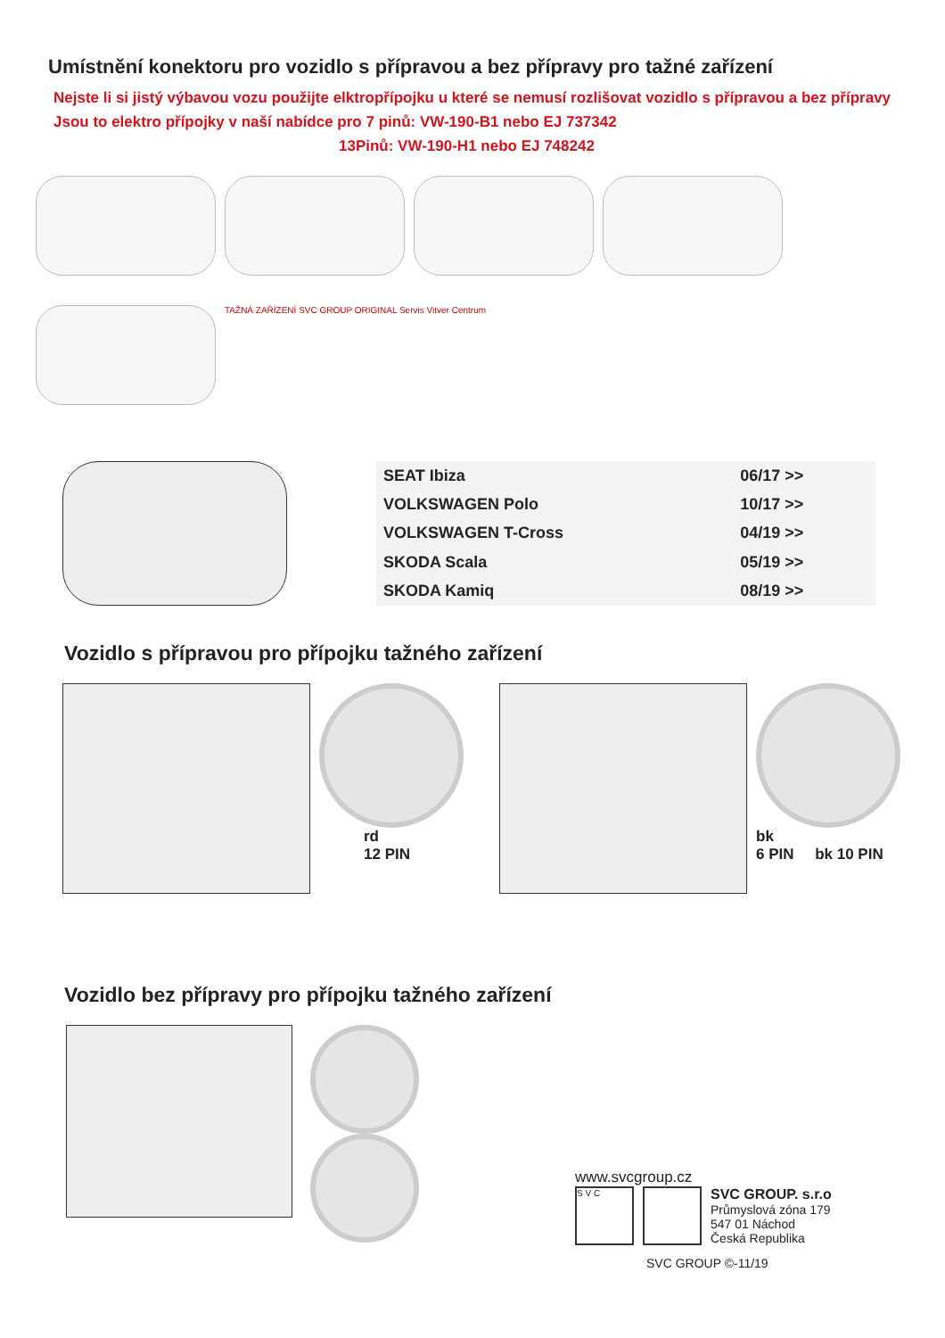Umístnění konektoru pro vozidlo s přípravou a bez přípravy pro tažné zařízení
Nejste li si jistý výbavou vozu použijte elktropřípojku u které se nemusí rozlišovat vozidlo s přípravou a bez přípravy
Jsou to elektro přípojky v naší nabídce pro 7 pinů: VW-190-B1 nebo EJ 737342
13Pinů: VW-190-H1 nebo EJ 748242
TAŽNÁ ZAŘÍZENÍ SVC GROUP ORIGINAL Servis Vitver Centrum
| SEAT Ibiza | 06/17 >> |
| VOLKSWAGEN Polo | 10/17 >> |
| VOLKSWAGEN T-Cross | 04/19 >> |
| SKODA Scala | 05/19 >> |
| SKODA Kamiq | 08/19 >> |
Vozidlo s přípravou pro přípojku tažného zařízení
rd
12 PIN
bk
6 PIN bk 10 PIN
Vozidlo bez přípravy pro přípojku tažného zařízení
www.svcgroup.cz
S V C
SVC GROUP. s.r.o
Průmyslová zóna 179
547 01 Náchod
Česká Republika
SVC GROUP ©-11/19